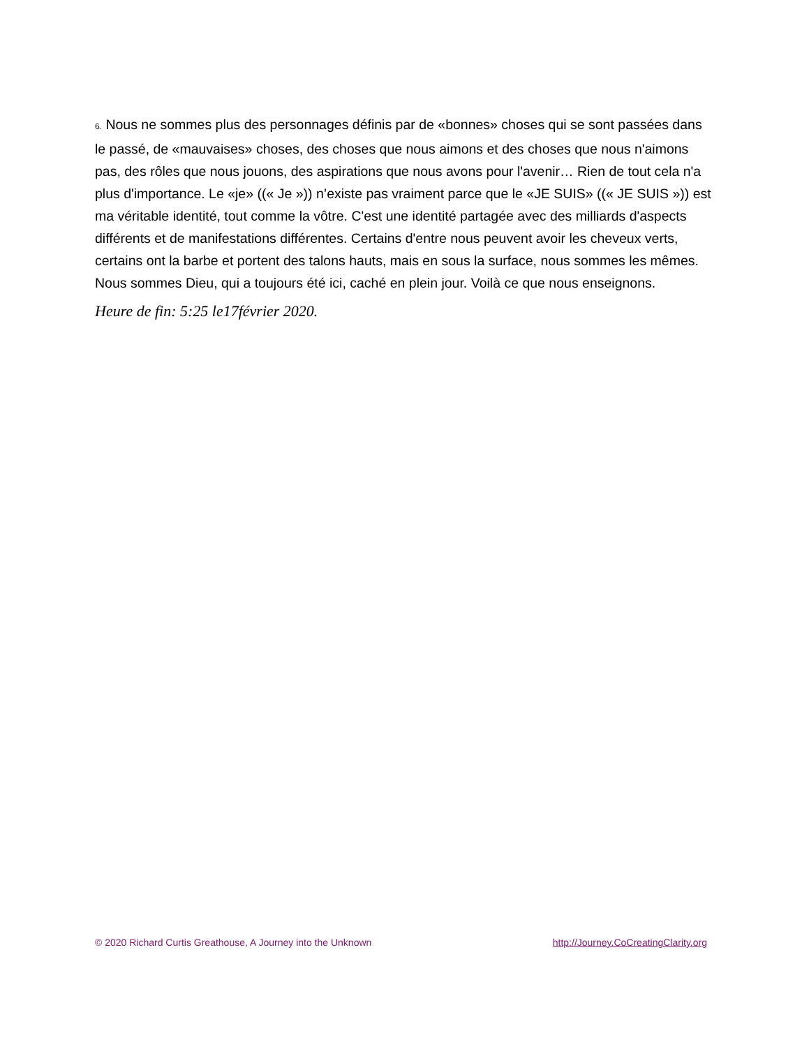6. Nous ne sommes plus des personnages définis par de «bonnes» choses qui se sont passées dans le passé, de «mauvaises» choses, des choses que nous aimons et des choses que nous n'aimons pas, des rôles que nous jouons, des aspirations que nous avons pour l'avenir… Rien de tout cela n'a plus d'importance. Le «je» ((« Je »)) n’existe pas vraiment parce que le «JE SUIS» ((« JE SUIS »)) est ma véritable identité, tout comme la vôtre. C'est une identité partagée avec des milliards d'aspects différents et de manifestations différentes. Certains d'entre nous peuvent avoir les cheveux verts, certains ont la barbe et portent des talons hauts, mais en sous la surface, nous sommes les mêmes. Nous sommes Dieu, qui a toujours été ici, caché en plein jour. Voilà ce que nous enseignons.
Heure de fin: 5:25 le17février 2020.
© 2020 Richard Curtis Greathouse, A Journey into the Unknown http://Journey.CoCreatingClarity.org